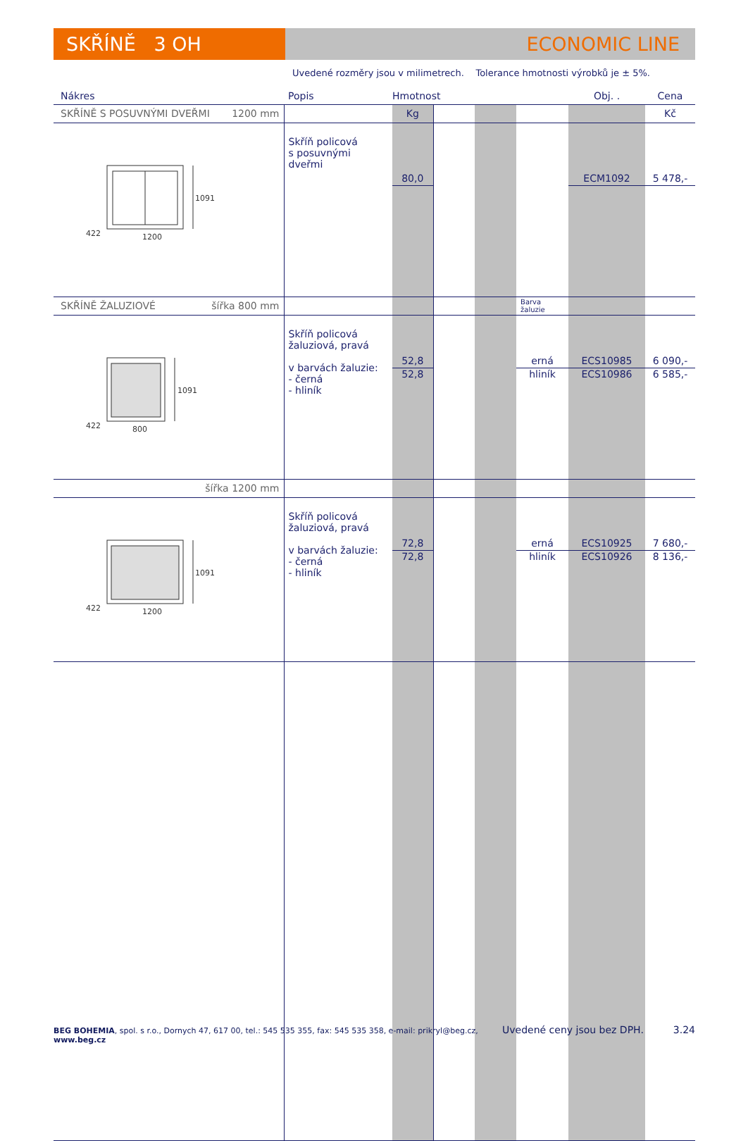SKŘÍNĚ 3 OH ECONOMIC LINE
Uvedené rozměry jsou v milimetrech. Tolerance hmotnosti výrobků je ± 5%.
| Nákres | Popis | Hmotnost | | | | Obj. . | Cena |
| SKŘÍNĚ S POSUVNÝMI DVEŘMI 1200 mm | | Kg | | | | | Kč |
| 1091 1200 422 | Skříň policová s posuvnými dveřmi | 80,0 | | | | ECM1092 | 5 478,- |
| SKŘÍNĚ ŽALUZIOVÉ šířka 800 mm | | | | | Barva žaluzie | | |
| 1091 800 422 | Skříň policová žaluziová, pravá v barvách žaluzie: - černá - hliník | 52,8 52,8 | | | erná hliník | ECS10985 ECS10986 | 6 090,- 6 585,- |
| šířka 1200 mm | | | | | | | |
| 1091 1200 422 | Skříň policová žaluziová, pravá v barvách žaluzie: - černá - hliník | 72,8 72,8 | | | erná hliník | ECS10925 ECS10926 | 7 680,- 8 136,- |
BEG BOHEMIA, spol. s r.o., Dornych 47, 617 00, tel.: 545 535 355, fax: 545 535 358, e-mail: prikryl@beg.cz, www.beg.cz Uvedené ceny jsou bez DPH. 3.24